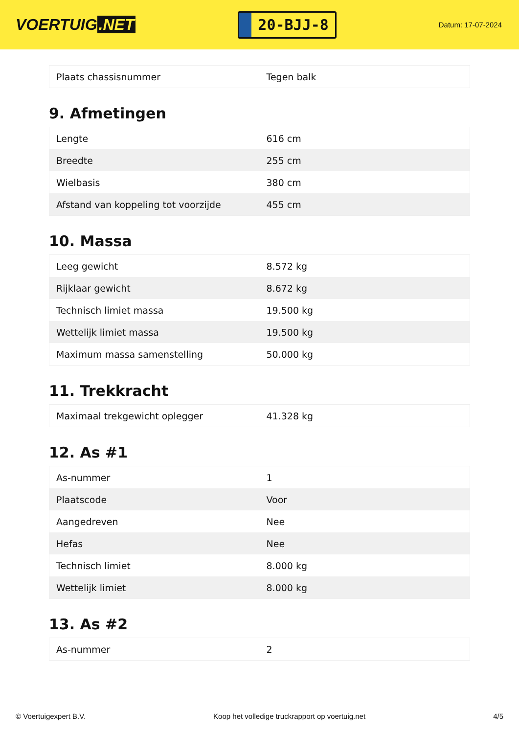VOERTUIG.NET
20-BJJ-8
Datum: 17-07-2024
| Plaats chassisnummer | Tegen balk |
9. Afmetingen
| Lengte | 616 cm |
| Breedte | 255 cm |
| Wielbasis | 380 cm |
| Afstand van koppeling tot voorzijde | 455 cm |
10. Massa
| Leeg gewicht | 8.572 kg |
| Rijklaar gewicht | 8.672 kg |
| Technisch limiet massa | 19.500 kg |
| Wettelijk limiet massa | 19.500 kg |
| Maximum massa samenstelling | 50.000 kg |
11. Trekkracht
| Maximaal trekgewicht oplegger | 41.328 kg |
12. As #1
| As-nummer | 1 |
| Plaatscode | Voor |
| Aangedreven | Nee |
| Hefas | Nee |
| Technisch limiet | 8.000 kg |
| Wettelijk limiet | 8.000 kg |
13. As #2
| As-nummer | 2 |
© Voertuigexpert B.V. Koop het volledige truckrapport op voertuig.net 4/5